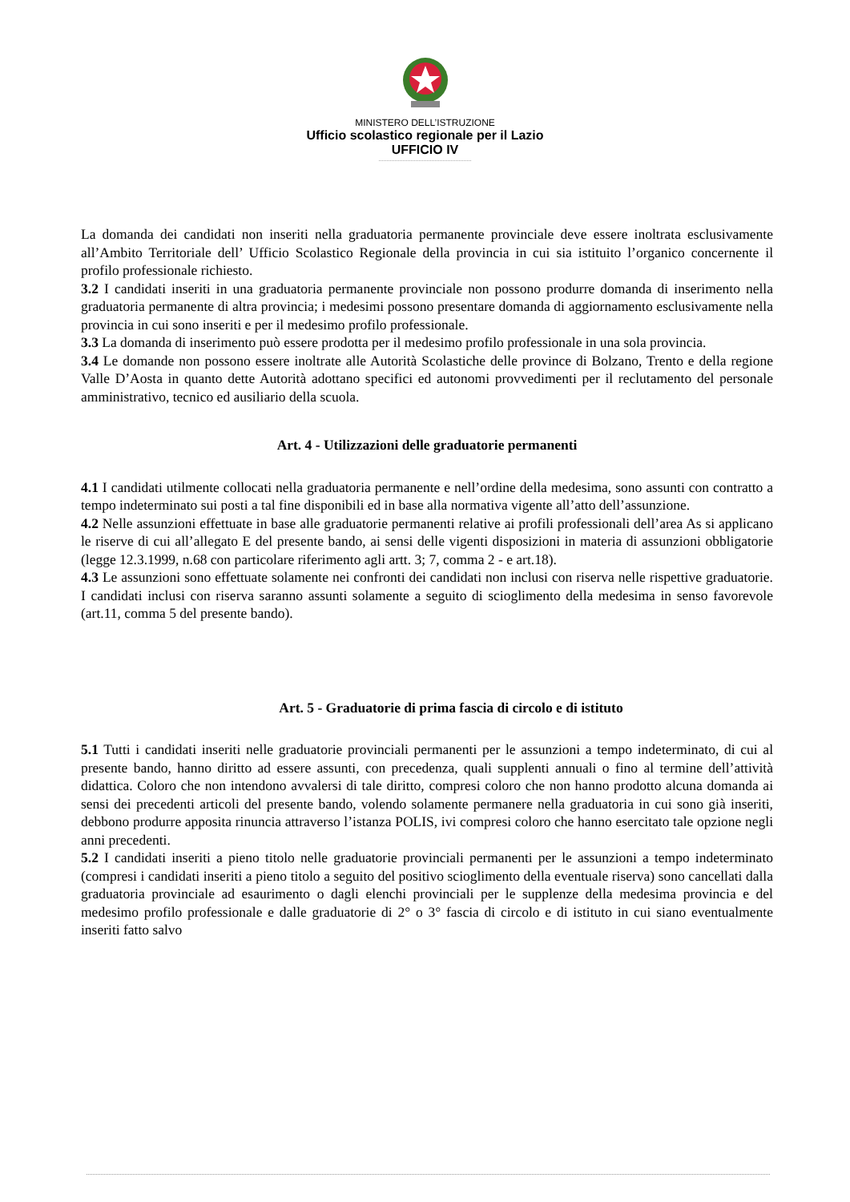MINISTERO DELL’ISTRUZIONE
Ufficio scolastico regionale per il Lazio
UFFICIO IV
La domanda dei candidati non inseriti nella graduatoria permanente provinciale deve essere inoltrata esclusivamente all’Ambito Territoriale dell’ Ufficio Scolastico Regionale della provincia in cui sia istituito l’organico concernente il profilo professionale richiesto.
3.2 I candidati inseriti in una graduatoria permanente provinciale non possono produrre domanda di inserimento nella graduatoria permanente di altra provincia; i medesimi possono presentare domanda di aggiornamento esclusivamente nella provincia in cui sono inseriti e per il medesimo profilo professionale.
3.3 La domanda di inserimento può essere prodotta per il medesimo profilo professionale in una sola provincia.
3.4 Le domande non possono essere inoltrate alle Autorità Scolastiche delle province di Bolzano, Trento e della regione Valle D’Aosta in quanto dette Autorità adottano specifici ed autonomi provvedimenti per il reclutamento del personale amministrativo, tecnico ed ausiliario della scuola.
Art. 4 - Utilizzazioni delle graduatorie permanenti
4.1 I candidati utilmente collocati nella graduatoria permanente e nell’ordine della medesima, sono assunti con contratto a tempo indeterminato sui posti a tal fine disponibili ed in base alla normativa vigente all’atto dell’assunzione.
4.2 Nelle assunzioni effettuate in base alle graduatorie permanenti relative ai profili professionali dell’area As si applicano le riserve di cui all’allegato E del presente bando, ai sensi delle vigenti disposizioni in materia di assunzioni obbligatorie (legge 12.3.1999, n.68 con particolare riferimento agli artt. 3; 7, comma 2 - e art.18).
4.3 Le assunzioni sono effettuate solamente nei confronti dei candidati non inclusi con riserva nelle rispettive graduatorie. I candidati inclusi con riserva saranno assunti solamente a seguito di scioglimento della medesima in senso favorevole (art.11, comma 5 del presente bando).
Art. 5 - Graduatorie di prima fascia di circolo e di istituto
5.1 Tutti i candidati inseriti nelle graduatorie provinciali permanenti per le assunzioni a tempo indeterminato, di cui al presente bando, hanno diritto ad essere assunti, con precedenza, quali supplenti annuali o fino al termine dell’attività didattica. Coloro che non intendono avvalersi di tale diritto, compresi coloro che non hanno prodotto alcuna domanda ai sensi dei precedenti articoli del presente bando, volendo solamente permanere nella graduatoria in cui sono già inseriti, debbono produrre apposita rinuncia attraverso l’istanza POLIS, ivi compresi coloro che hanno esercitato tale opzione negli anni precedenti.
5.2 I candidati inseriti a pieno titolo nelle graduatorie provinciali permanenti per le assunzioni a tempo indeterminato (compresi i candidati inseriti a pieno titolo a seguito del positivo scioglimento della eventuale riserva) sono cancellati dalla graduatoria provinciale ad esaurimento o dagli elenchi provinciali per le supplenze della medesima provincia e del medesimo profilo professionale e dalle graduatorie di 2° o 3° fascia di circolo e di istituto in cui siano eventualmente inseriti fatto salvo